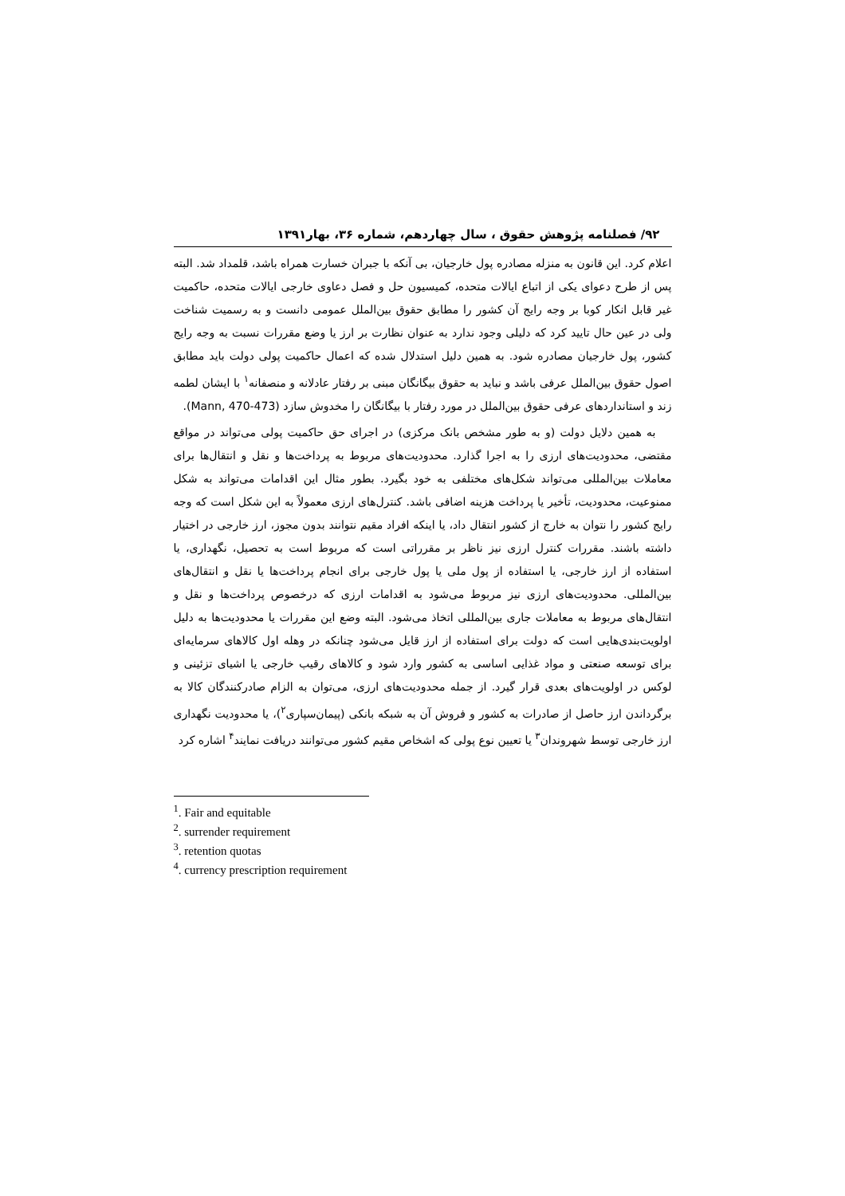۹۲/ فصلنامه پژوهش حقوق ، سال چهاردهم، شماره ۳۶، بهار۱۳۹۱
اعلام کرد. این قانون به منزله مصادره پول خارجیان، بی آنکه با جبران خسارت همراه باشد، قلمداد شد. البته پس از طرح دعوای یکی از اتباع ایالات متحده، کمیسیون حل و فصل دعاوی خارجی ایالات متحده، حاکمیت غیر قابل انکار کوبا بر وجه رایج آن کشور را مطابق حقوق بین‌الملل عمومی دانست و به رسمیت شناخت ولی در عین حال تایید کرد که دلیلی وجود ندارد به عنوان نظارت بر ارز یا وضع مقررات نسبت به وجه رایج کشور، پول خارجیان مصادره شود. به همین دلیل استدلال شده که اعمال حاکمیت پولی دولت باید مطابق اصول حقوق بین‌الملل عرفی باشد و نباید به حقوق بیگانگان مبنی بر رفتار عادلانه و منصفانه<sup>۱</sup> با ایشان لطمه زند و استانداردهای عرفی حقوق بین‌الملل در مورد رفتار با بیگانگان را مخدوش سازد (Mann, 470-473).
به همین دلایل دولت (و به طور مشخص بانک مرکزی) در اجرای حق حاکمیت پولی می‌تواند در مواقع مقتضی، محدودیت‌های ارزی را به اجرا گذارد. محدودیت‌های مربوط به پرداخت‌ها و نقل و انتقال‌ها برای معاملات بین‌المللی می‌تواند شکل‌های مختلفی به خود بگیرد. بطور مثال این اقدامات می‌تواند به شکل ممنوعیت، محدودیت، تأخیر یا پرداخت هزینه اضافی باشد. کنترل‌های ارزی معمولاً به این شکل است که وجه رایج کشور را نتوان به خارج از کشور انتقال داد، یا اینکه افراد مقیم نتوانند بدون مجوز، ارز خارجی در اختیار داشته باشند. مقررات کنترل ارزی نیز ناظر بر مقرراتی است که مربوط است به تحصیل، نگهداری، یا استفاده از ارز خارجی، یا استفاده از پول ملی یا پول خارجی برای انجام پرداخت‌ها یا نقل و انتقال‌های بین‌المللی. محدودیت‌های ارزی نیز مربوط می‌شود به اقدامات ارزی که درخصوص پرداخت‌ها و نقل و انتقال‌های مربوط به معاملات جاری بین‌المللی اتخاذ می‌شود. البته وضع این مقررات یا محدودیت‌ها به دلیل اولویت‌بندی‌هایی است که دولت برای استفاده از ارز قایل می‌شود چنانکه در وهله اول کالاهای سرمایه‌ای برای توسعه صنعتی و مواد غذایی اساسی به کشور وارد شود و کالاهای رقیب خارجی یا اشیای تزئینی و لوکس در اولویت‌های بعدی قرار گیرد. از جمله محدودیت‌های ارزی، می‌توان به الزام صادرکنندگان کالا به برگرداندن ارز حاصل از صادرات به کشور و فروش آن به شبکه بانکی (پیمان‌سپاری<sup>۲</sup>)، یا محدودیت نگهداری ارز خارجی توسط شهروندان<sup>۳</sup> یا تعیین نوع پولی که اشخاص مقیم کشور می‌توانند دریافت نمایند<sup>۴</sup> اشاره کرد
<sup>1</sup>. Fair and equitable
<sup>2</sup>. surrender requirement
<sup>3</sup>. retention quotas
<sup>4</sup>. currency prescription requirement